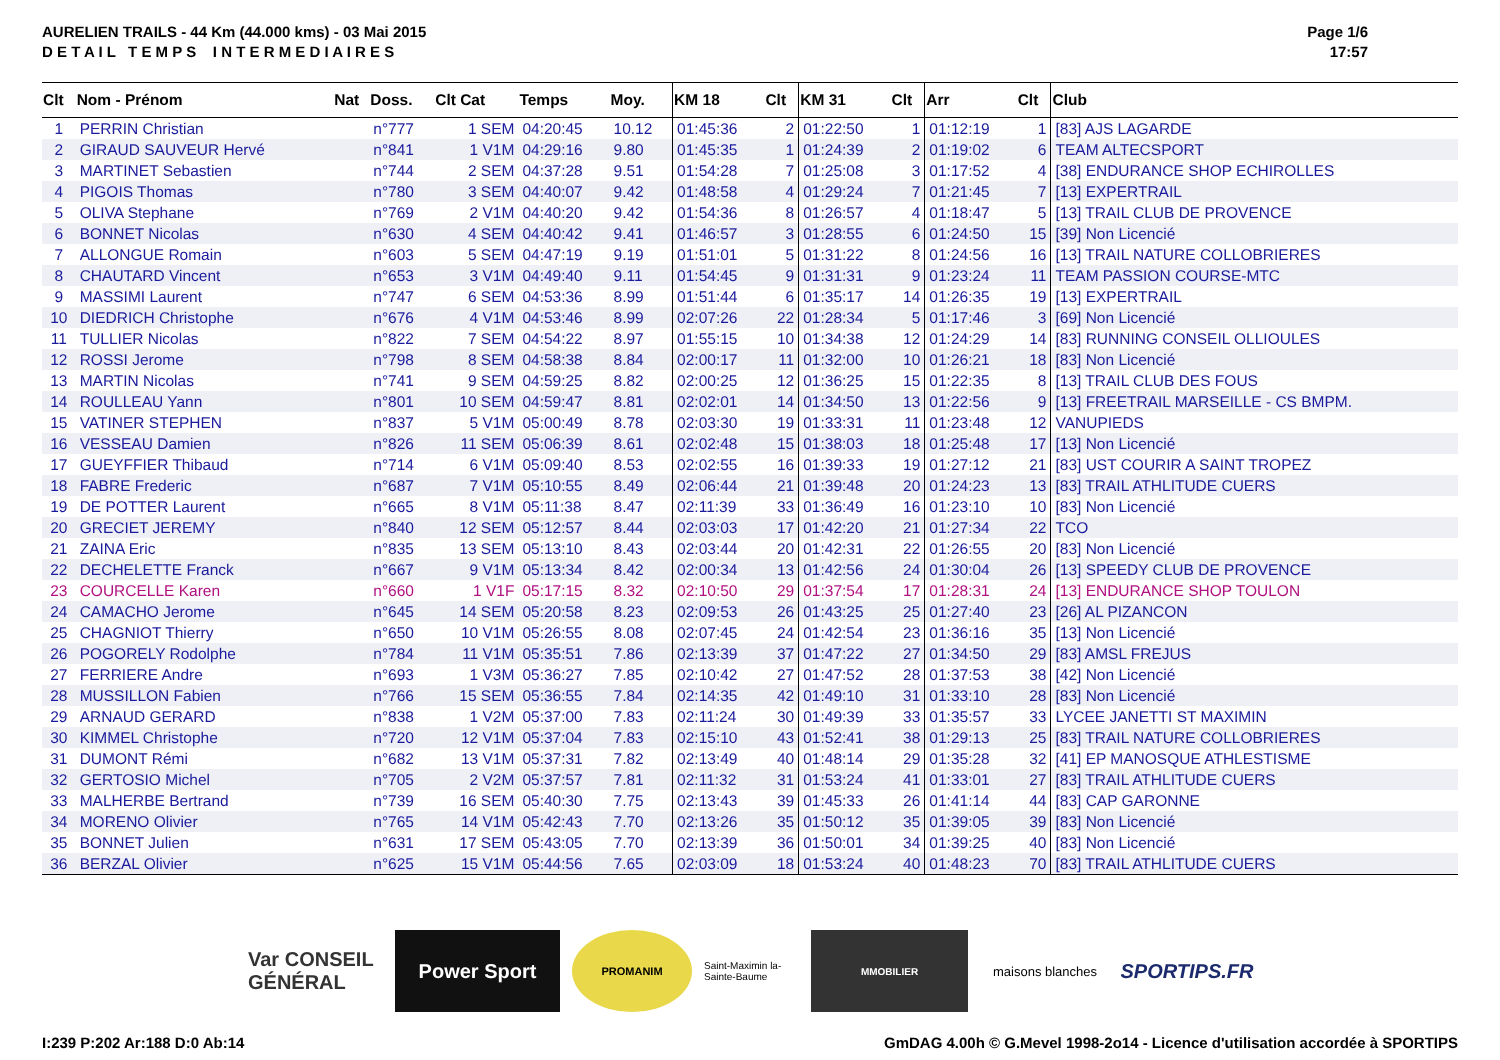AURELIEN TRAILS - 44 Km (44.000 kms) - 03 Mai 2015
D E T A I L T E M P S I N T E R M E D I A I R E S
Page 1/6
17:57
| Clt | Nom - Prénom | Nat | Doss. | Clt Cat | Temps | Moy. | KM 18 | Clt | KM 31 | Clt | Arr | Clt | Club |
| --- | --- | --- | --- | --- | --- | --- | --- | --- | --- | --- | --- | --- | --- |
| 1 | PERRIN Christian | | n°777 | 1 SEM | 04:20:45 | 10.12 | 01:45:36 | 2 | 01:22:50 | 1 | 01:12:19 | 1 | [83] AJS LAGARDE |
| 2 | GIRAUD SAUVEUR Hervé | | n°841 | 1 V1M | 04:29:16 | 9.80 | 01:45:35 | 1 | 01:24:39 | 2 | 01:19:02 | 6 | TEAM ALTECSPORT |
| 3 | MARTINET Sebastien | | n°744 | 2 SEM | 04:37:28 | 9.51 | 01:54:28 | 7 | 01:25:08 | 3 | 01:17:52 | 4 | [38] ENDURANCE SHOP ECHIROLLES |
| 4 | PIGOIS Thomas | | n°780 | 3 SEM | 04:40:07 | 9.42 | 01:48:58 | 4 | 01:29:24 | 7 | 01:21:45 | 7 | [13] EXPERTRAIL |
| 5 | OLIVA Stephane | | n°769 | 2 V1M | 04:40:20 | 9.42 | 01:54:36 | 8 | 01:26:57 | 4 | 01:18:47 | 5 | [13] TRAIL CLUB DE PROVENCE |
| 6 | BONNET Nicolas | | n°630 | 4 SEM | 04:40:42 | 9.41 | 01:46:57 | 3 | 01:28:55 | 6 | 01:24:50 | 15 | [39] Non Licencié |
| 7 | ALLONGUE Romain | | n°603 | 5 SEM | 04:47:19 | 9.19 | 01:51:01 | 5 | 01:31:22 | 8 | 01:24:56 | 16 | [13] TRAIL NATURE COLLOBRIERES |
| 8 | CHAUTARD Vincent | | n°653 | 3 V1M | 04:49:40 | 9.11 | 01:54:45 | 9 | 01:31:31 | 9 | 01:23:24 | 11 | TEAM PASSION COURSE-MTC |
| 9 | MASSIMI Laurent | | n°747 | 6 SEM | 04:53:36 | 8.99 | 01:51:44 | 6 | 01:35:17 | 14 | 01:26:35 | 19 | [13] EXPERTRAIL |
| 10 | DIEDRICH Christophe | | n°676 | 4 V1M | 04:53:46 | 8.99 | 02:07:26 | 22 | 01:28:34 | 5 | 01:17:46 | 3 | [69] Non Licencié |
| 11 | TULLIER Nicolas | | n°822 | 7 SEM | 04:54:22 | 8.97 | 01:55:15 | 10 | 01:34:38 | 12 | 01:24:29 | 14 | [83] RUNNING CONSEIL OLLIOULES |
| 12 | ROSSI Jerome | | n°798 | 8 SEM | 04:58:38 | 8.84 | 02:00:17 | 11 | 01:32:00 | 10 | 01:26:21 | 18 | [83] Non Licencié |
| 13 | MARTIN Nicolas | | n°741 | 9 SEM | 04:59:25 | 8.82 | 02:00:25 | 12 | 01:36:25 | 15 | 01:22:35 | 8 | [13] TRAIL CLUB DES FOUS |
| 14 | ROULLEAU Yann | | n°801 | 10 SEM | 04:59:47 | 8.81 | 02:02:01 | 14 | 01:34:50 | 13 | 01:22:56 | 9 | [13] FREETRAIL MARSEILLE - CS BMPM. |
| 15 | VATINER STEPHEN | | n°837 | 5 V1M | 05:00:49 | 8.78 | 02:03:30 | 19 | 01:33:31 | 11 | 01:23:48 | 12 | VANUPIEDS |
| 16 | VESSEAU Damien | | n°826 | 11 SEM | 05:06:39 | 8.61 | 02:02:48 | 15 | 01:38:03 | 18 | 01:25:48 | 17 | [13] Non Licencié |
| 17 | GUEYFFIER Thibaud | | n°714 | 6 V1M | 05:09:40 | 8.53 | 02:02:55 | 16 | 01:39:33 | 19 | 01:27:12 | 21 | [83] UST COURIR A SAINT TROPEZ |
| 18 | FABRE Frederic | | n°687 | 7 V1M | 05:10:55 | 8.49 | 02:06:44 | 21 | 01:39:48 | 20 | 01:24:23 | 13 | [83] TRAIL ATHLITUDE CUERS |
| 19 | DE POTTER Laurent | | n°665 | 8 V1M | 05:11:38 | 8.47 | 02:11:39 | 33 | 01:36:49 | 16 | 01:23:10 | 10 | [83] Non Licencié |
| 20 | GRECIET JEREMY | | n°840 | 12 SEM | 05:12:57 | 8.44 | 02:03:03 | 17 | 01:42:20 | 21 | 01:27:34 | 22 | TCO |
| 21 | ZAINA Eric | | n°835 | 13 SEM | 05:13:10 | 8.43 | 02:03:44 | 20 | 01:42:31 | 22 | 01:26:55 | 20 | [83] Non Licencié |
| 22 | DECHELETTE Franck | | n°667 | 9 V1M | 05:13:34 | 8.42 | 02:00:34 | 13 | 01:42:56 | 24 | 01:30:04 | 26 | [13] SPEEDY CLUB DE PROVENCE |
| 23 | COURCELLE Karen | | n°660 | 1 V1F | 05:17:15 | 8.32 | 02:10:50 | 29 | 01:37:54 | 17 | 01:28:31 | 24 | [13] ENDURANCE SHOP TOULON |
| 24 | CAMACHO Jerome | | n°645 | 14 SEM | 05:20:58 | 8.23 | 02:09:53 | 26 | 01:43:25 | 25 | 01:27:40 | 23 | [26] AL PIZANCON |
| 25 | CHAGNIOT Thierry | | n°650 | 10 V1M | 05:26:55 | 8.08 | 02:07:45 | 24 | 01:42:54 | 23 | 01:36:16 | 35 | [13] Non Licencié |
| 26 | POGORELY Rodolphe | | n°784 | 11 V1M | 05:35:51 | 7.86 | 02:13:39 | 37 | 01:47:22 | 27 | 01:34:50 | 29 | [83] AMSL FREJUS |
| 27 | FERRIERE Andre | | n°693 | 1 V3M | 05:36:27 | 7.85 | 02:10:42 | 27 | 01:47:52 | 28 | 01:37:53 | 38 | [42] Non Licencié |
| 28 | MUSSILLON Fabien | | n°766 | 15 SEM | 05:36:55 | 7.84 | 02:14:35 | 42 | 01:49:10 | 31 | 01:33:10 | 28 | [83] Non Licencié |
| 29 | ARNAUD GERARD | | n°838 | 1 V2M | 05:37:00 | 7.83 | 02:11:24 | 30 | 01:49:39 | 33 | 01:35:57 | 33 | LYCEE JANETTI ST MAXIMIN |
| 30 | KIMMEL Christophe | | n°720 | 12 V1M | 05:37:04 | 7.83 | 02:15:10 | 43 | 01:52:41 | 38 | 01:29:13 | 25 | [83] TRAIL NATURE COLLOBRIERES |
| 31 | DUMONT Rémi | | n°682 | 13 V1M | 05:37:31 | 7.82 | 02:13:49 | 40 | 01:48:14 | 29 | 01:35:28 | 32 | [41] EP MANOSQUE ATHLESTISME |
| 32 | GERTOSIO Michel | | n°705 | 2 V2M | 05:37:57 | 7.81 | 02:11:32 | 31 | 01:53:24 | 41 | 01:33:01 | 27 | [83] TRAIL ATHLITUDE CUERS |
| 33 | MALHERBE Bertrand | | n°739 | 16 SEM | 05:40:30 | 7.75 | 02:13:43 | 39 | 01:45:33 | 26 | 01:41:14 | 44 | [83] CAP GARONNE |
| 34 | MORENO Olivier | | n°765 | 14 V1M | 05:42:43 | 7.70 | 02:13:26 | 35 | 01:50:12 | 35 | 01:39:05 | 39 | [83] Non Licencié |
| 35 | BONNET Julien | | n°631 | 17 SEM | 05:43:05 | 7.70 | 02:13:39 | 36 | 01:50:01 | 34 | 01:39:25 | 40 | [83] Non Licencié |
| 36 | BERZAL Olivier | | n°625 | 15 V1M | 05:44:56 | 7.65 | 02:03:09 | 18 | 01:53:24 | 40 | 01:48:23 | 70 | [83] TRAIL ATHLITUDE CUERS |
Var CONSEIL GÉNÉRAL
Power Sport
PROMANIM Saint-Maximin la-Sainte-Baume
MMOBILIER
maisons blanches
SPORTIPS.FR
I:239 P:202 Ar:188 D:0 Ab:14 GmDAG 4.00h © G.Mevel 1998-2o14 - Licence d'utilisation accordée à SPORTIPS